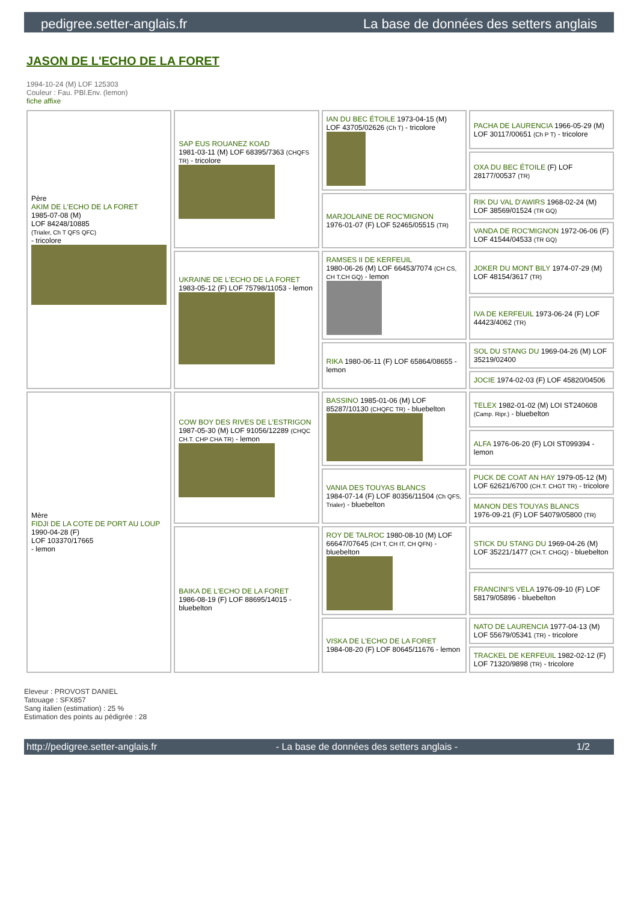pedigree.setter-anglais.fr La base de données des setters anglais
JASON DE L'ECHO DE LA FORET
1994-10-24 (M) LOF 125303
Couleur : Fau. PBl.Env. (lemon)
fiche affixe
| Père AKIM DE L'ECHO DE LA FORET 1985-07-08 (M) LOF 84248/10885 (Trialer, Ch T QFS QFC) - tricolore | SAP EUS ROUANEZ KOAD 1981-03-11 (M) LOF 68395/7363 (CHQFS TR) - tricolore | IAN DU BEC ÉTOILE 1973-04-15 (M) LOF 43705/02626 (Ch T) - tricolore | PACHA DE LAURENCIA 1966-05-29 (M) LOF 30117/00651 (Ch P T) - tricolore |
| | | | OXA DU BEC ÉTOILE (F) LOF 28177/00537 (TR) |
| | | MARJOLAINE DE ROC'MIGNON 1976-01-07 (F) LOF 52465/05515 (TR) | RIK DU VAL D'AWIRS 1968-02-24 (M) LOF 38569/01524 (TR GQ) |
| | | | VANDA DE ROC'MIGNON 1972-06-06 (F) LOF 41544/04533 (TR GQ) |
| | UKRAINE DE L'ECHO DE LA FORET 1983-05-12 (F) LOF 75798/11053 - lemon | RAMSES II DE KERFEUIL 1980-06-26 (M) LOF 66453/7074 (CH CS, CH T,CH GQ) - lemon | JOKER DU MONT BILY 1974-07-29 (M) LOF 48154/3617 (TR) |
| | | | IVA DE KERFEUIL 1973-06-24 (F) LOF 44423/4062 (TR) |
| | | RIKA 1980-06-11 (F) LOF 65864/08655 - lemon | SOL DU STANG DU 1969-04-26 (M) LOF 35219/02400 |
| | | | JOCIE 1974-02-03 (F) LOF 45820/04506 |
| Mère FIDJI DE LA COTE DE PORT AU LOUP 1990-04-28 (F) LOF 103370/17665 - lemon | COW BOY DES RIVES DE L'ESTRIGON 1987-05-30 (M) LOF 91056/12289 (CHQC CH.T. CHP CHA TR) - lemon | BASSINO 1985-01-06 (M) LOF 85287/10130 (CHQFC TR) - bluebelton | TELEX 1982-01-02 (M) LOI ST240608 (Camp. Ripr.) - bluebelton |
| | | | ALFA 1976-06-20 (F) LOI ST099394 - lemon |
| | | VANIA DES TOUYAS BLANCS 1984-07-14 (F) LOF 80356/11504 (Ch QFS, Trialer) - bluebelton | PUCK DE COAT AN HAY 1979-05-12 (M) LOF 62621/6700 (CH.T. CHGT TR) - tricolore |
| | | | MANON DES TOUYAS BLANCS 1976-09-21 (F) LOF 54079/05800 (TR) |
| | BAIKA DE L'ECHO DE LA FORET 1986-08-19 (F) LOF 88695/14015 - bluebelton | ROY DE TALROC 1980-08-10 (M) LOF 66647/07645 (CH T, CH IT, CH QFN) - bluebelton | STICK DU STANG DU 1969-04-26 (M) LOF 35221/1477 (CH.T. CHGQ) - bluebelton |
| | | | FRANCINI'S VELA 1976-09-10 (F) LOF 58179/05896 - bluebelton |
| | | VISKA DE L'ECHO DE LA FORET 1984-08-20 (F) LOF 80645/11676 - lemon | NATO DE LAURENCIA 1977-04-13 (M) LOF 55679/05341 (TR) - tricolore |
| | | | TRACKEL DE KERFEUIL 1982-02-12 (F) LOF 71320/9898 (TR) - tricolore |
Eleveur : PROVOST DANIEL
Tatouage : SFX857
Sang italien (estimation) : 25 %
Estimation des points au pédigrée : 28
http://pedigree.setter-anglais.fr - La base de données des setters anglais - 1/2